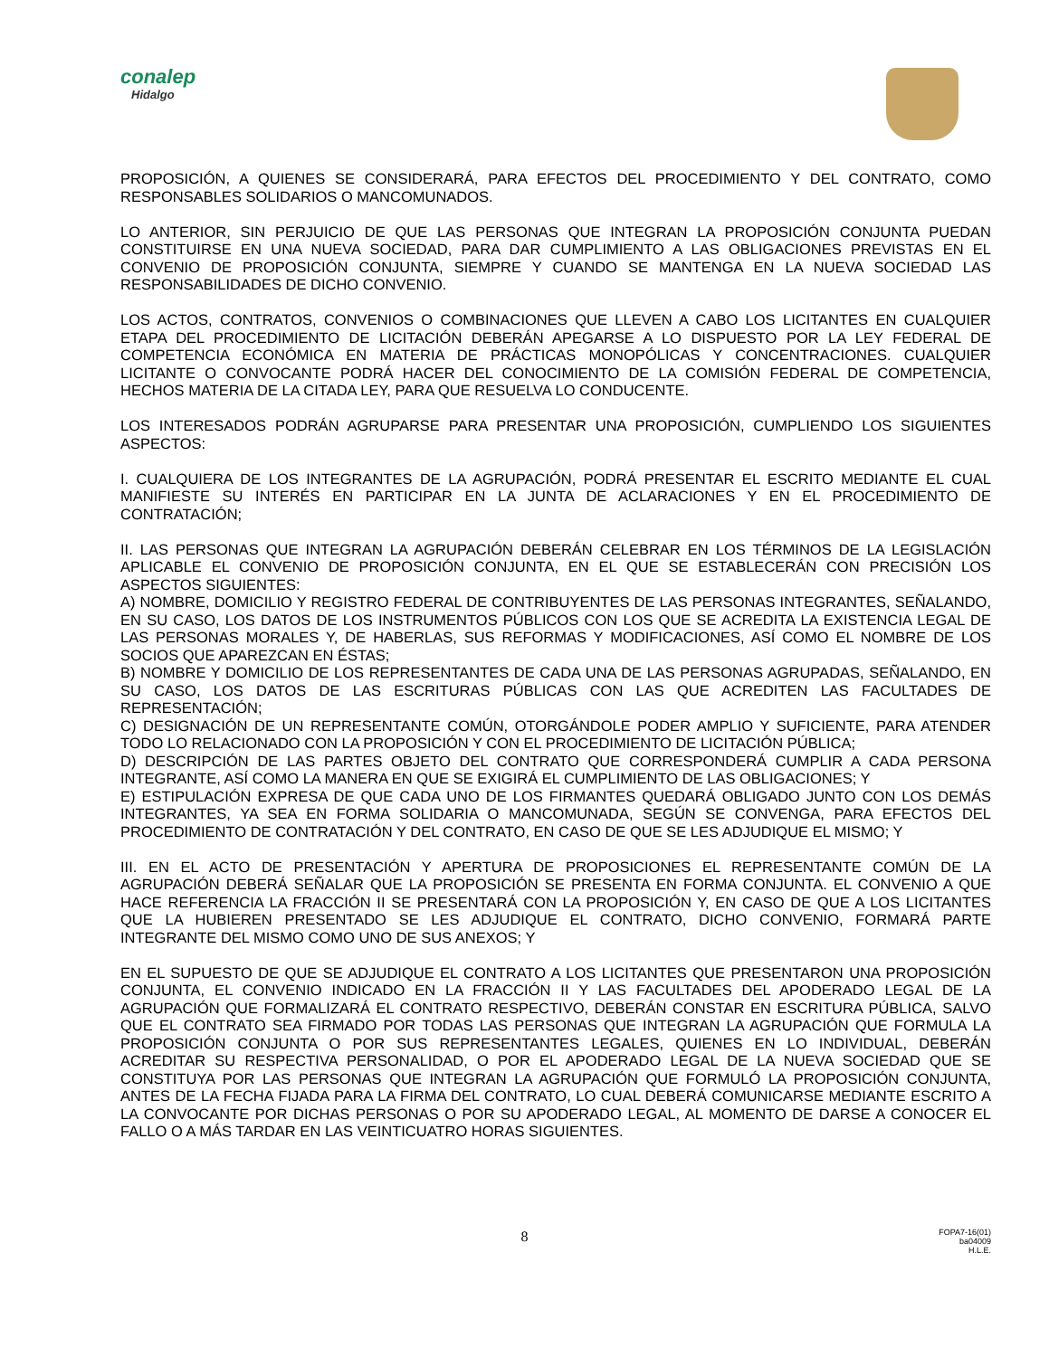conalep
Hidalgo
PROPOSICIÓN, A QUIENES SE CONSIDERARÁ, PARA EFECTOS DEL PROCEDIMIENTO Y DEL CONTRATO, COMO RESPONSABLES SOLIDARIOS O MANCOMUNADOS.
LO ANTERIOR, SIN PERJUICIO DE QUE LAS PERSONAS QUE INTEGRAN LA PROPOSICIÓN CONJUNTA PUEDAN CONSTITUIRSE EN UNA NUEVA SOCIEDAD, PARA DAR CUMPLIMIENTO A LAS OBLIGACIONES PREVISTAS EN EL CONVENIO DE PROPOSICIÓN CONJUNTA, SIEMPRE Y CUANDO SE MANTENGA EN LA NUEVA SOCIEDAD LAS RESPONSABILIDADES DE DICHO CONVENIO.
LOS ACTOS, CONTRATOS, CONVENIOS O COMBINACIONES QUE LLEVEN A CABO LOS LICITANTES EN CUALQUIER ETAPA DEL PROCEDIMIENTO DE LICITACIÓN DEBERÁN APEGARSE A LO DISPUESTO POR LA LEY FEDERAL DE COMPETENCIA ECONÓMICA EN MATERIA DE PRÁCTICAS MONOPÓLICAS Y CONCENTRACIONES. CUALQUIER LICITANTE O CONVOCANTE PODRÁ HACER DEL CONOCIMIENTO DE LA COMISIÓN FEDERAL DE COMPETENCIA, HECHOS MATERIA DE LA CITADA LEY, PARA QUE RESUELVA LO CONDUCENTE.
LOS INTERESADOS PODRÁN AGRUPARSE PARA PRESENTAR UNA PROPOSICIÓN, CUMPLIENDO LOS SIGUIENTES ASPECTOS:
I. CUALQUIERA DE LOS INTEGRANTES DE LA AGRUPACIÓN, PODRÁ PRESENTAR EL ESCRITO MEDIANTE EL CUAL MANIFIESTE SU INTERÉS EN PARTICIPAR EN LA JUNTA DE ACLARACIONES Y EN EL PROCEDIMIENTO DE CONTRATACIÓN;
II. LAS PERSONAS QUE INTEGRAN LA AGRUPACIÓN DEBERÁN CELEBRAR EN LOS TÉRMINOS DE LA LEGISLACIÓN APLICABLE EL CONVENIO DE PROPOSICIÓN CONJUNTA, EN EL QUE SE ESTABLECERÁN CON PRECISIÓN LOS ASPECTOS SIGUIENTES:
A) NOMBRE, DOMICILIO Y REGISTRO FEDERAL DE CONTRIBUYENTES DE LAS PERSONAS INTEGRANTES, SEÑALANDO, EN SU CASO, LOS DATOS DE LOS INSTRUMENTOS PÚBLICOS CON LOS QUE SE ACREDITA LA EXISTENCIA LEGAL DE LAS PERSONAS MORALES Y, DE HABERLAS, SUS REFORMAS Y MODIFICACIONES, ASÍ COMO EL NOMBRE DE LOS SOCIOS QUE APAREZCAN EN ÉSTAS;
B) NOMBRE Y DOMICILIO DE LOS REPRESENTANTES DE CADA UNA DE LAS PERSONAS AGRUPADAS, SEÑALANDO, EN SU CASO, LOS DATOS DE LAS ESCRITURAS PÚBLICAS CON LAS QUE ACREDITEN LAS FACULTADES DE REPRESENTACIÓN;
C) DESIGNACIÓN DE UN REPRESENTANTE COMÚN, OTORGÁNDOLE PODER AMPLIO Y SUFICIENTE, PARA ATENDER TODO LO RELACIONADO CON LA PROPOSICIÓN Y CON EL PROCEDIMIENTO DE LICITACIÓN PÚBLICA;
D) DESCRIPCIÓN DE LAS PARTES OBJETO DEL CONTRATO QUE CORRESPONDERÁ CUMPLIR A CADA PERSONA INTEGRANTE, ASÍ COMO LA MANERA EN QUE SE EXIGIRÁ EL CUMPLIMIENTO DE LAS OBLIGACIONES; Y
E) ESTIPULACIÓN EXPRESA DE QUE CADA UNO DE LOS FIRMANTES QUEDARÁ OBLIGADO JUNTO CON LOS DEMÁS INTEGRANTES, YA SEA EN FORMA SOLIDARIA O MANCOMUNADA, SEGÚN SE CONVENGA, PARA EFECTOS DEL PROCEDIMIENTO DE CONTRATACIÓN Y DEL CONTRATO, EN CASO DE QUE SE LES ADJUDIQUE EL MISMO; Y
III. EN EL ACTO DE PRESENTACIÓN Y APERTURA DE PROPOSICIONES EL REPRESENTANTE COMÚN DE LA AGRUPACIÓN DEBERÁ SEÑALAR QUE LA PROPOSICIÓN SE PRESENTA EN FORMA CONJUNTA. EL CONVENIO A QUE HACE REFERENCIA LA FRACCIÓN II SE PRESENTARÁ CON LA PROPOSICIÓN Y, EN CASO DE QUE A LOS LICITANTES QUE LA HUBIEREN PRESENTADO SE LES ADJUDIQUE EL CONTRATO, DICHO CONVENIO, FORMARÁ PARTE INTEGRANTE DEL MISMO COMO UNO DE SUS ANEXOS; Y
EN EL SUPUESTO DE QUE SE ADJUDIQUE EL CONTRATO A LOS LICITANTES QUE PRESENTARON UNA PROPOSICIÓN CONJUNTA, EL CONVENIO INDICADO EN LA FRACCIÓN II Y LAS FACULTADES DEL APODERADO LEGAL DE LA AGRUPACIÓN QUE FORMALIZARÁ EL CONTRATO RESPECTIVO, DEBERÁN CONSTAR EN ESCRITURA PÚBLICA, SALVO QUE EL CONTRATO SEA FIRMADO POR TODAS LAS PERSONAS QUE INTEGRAN LA AGRUPACIÓN QUE FORMULA LA PROPOSICIÓN CONJUNTA O POR SUS REPRESENTANTES LEGALES, QUIENES EN LO INDIVIDUAL, DEBERÁN ACREDITAR SU RESPECTIVA PERSONALIDAD, O POR EL APODERADO LEGAL DE LA NUEVA SOCIEDAD QUE SE CONSTITUYA POR LAS PERSONAS QUE INTEGRAN LA AGRUPACIÓN QUE FORMULÓ LA PROPOSICIÓN CONJUNTA, ANTES DE LA FECHA FIJADA PARA LA FIRMA DEL CONTRATO, LO CUAL DEBERÁ COMUNICARSE MEDIANTE ESCRITO A LA CONVOCANTE POR DICHAS PERSONAS O POR SU APODERADO LEGAL, AL MOMENTO DE DARSE A CONOCER EL FALLO O A MÁS TARDAR EN LAS VEINTICUATRO HORAS SIGUIENTES.
8
FOPA7-16(01)
ba04009
H.L.E.